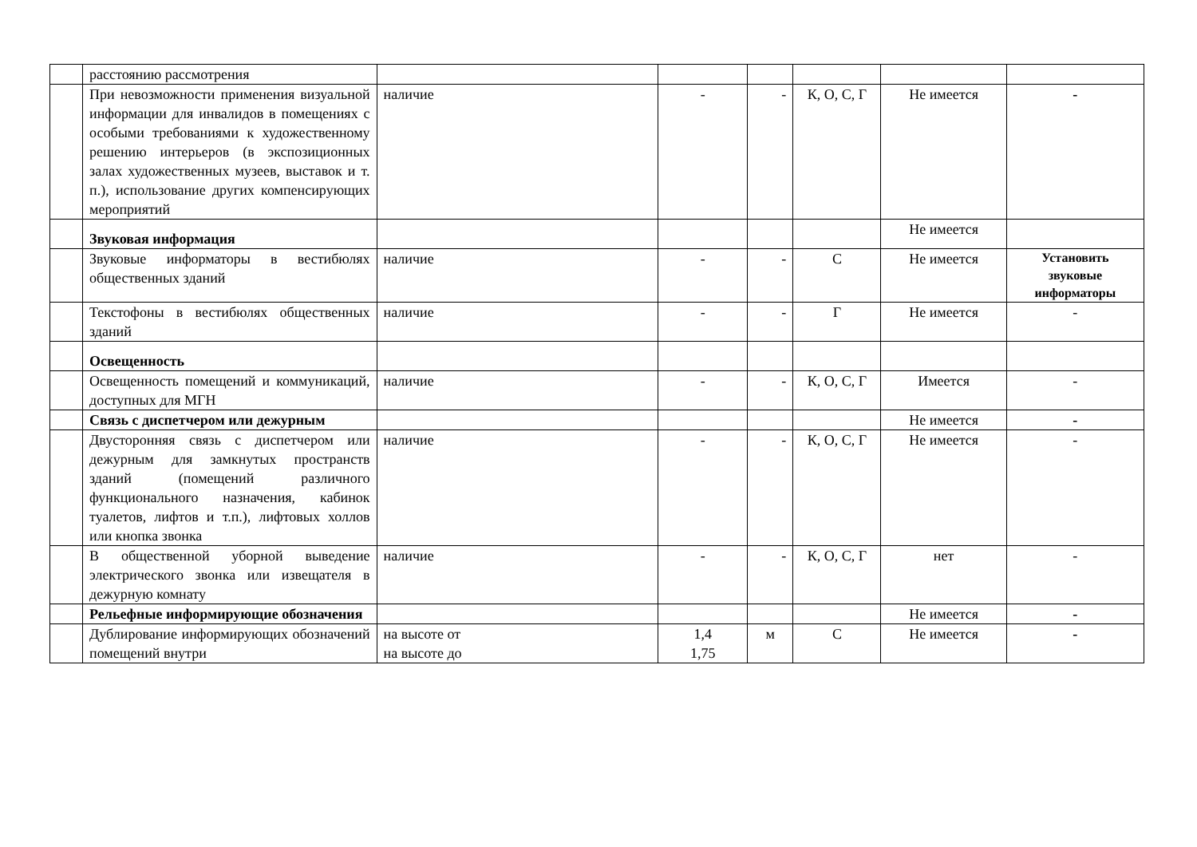| | расстоянию рассмотрения | | | | | | |
| | При невозможности применения визуальной информации для инвалидов в помещениях с особыми требованиями к художественному решению интерьеров (в экспозиционных залах художественных музеев, выставок и т. п.), использование других компенсирующих мероприятий | наличие | - | - | К, О, С, Г | Не имеется | - |
| | Звуковая информация | | | | | Не имеется | |
| | Звуковые информаторы в вестибюлях общественных зданий | наличие | - | - | С | Не имеется | Установить звуковые информаторы |
| | Текстофоны в вестибюлях общественных зданий | наличие | - | - | Г | Не имеется | - |
| | Освещенность | | | | | | |
| | Освещенность помещений и коммуникаций, доступных для МГН | наличие | - | - | К, О, С, Г | Имеется | - |
| | Связь с диспетчером или дежурным | | | | | Не имеется | - |
| | Двусторонняя связь с диспетчером или дежурным для замкнутых пространств зданий (помещений различного функционального назначения, кабинок туалетов, лифтов и т.п.), лифтовых холлов или кнопка звонка | наличие | - | - | К, О, С, Г | Не имеется | - |
| | В общественной уборной выведение электрического звонка или извещателя в дежурную комнату | наличие | - | - | К, О, С, Г | нет | - |
| | Рельефные информирующие обозначения | | | | | Не имеется | - |
| | Дублирование информирующих обозначений помещений внутри | на высоте от на высоте до | 1,4 1,75 | м | С | Не имеется | - |